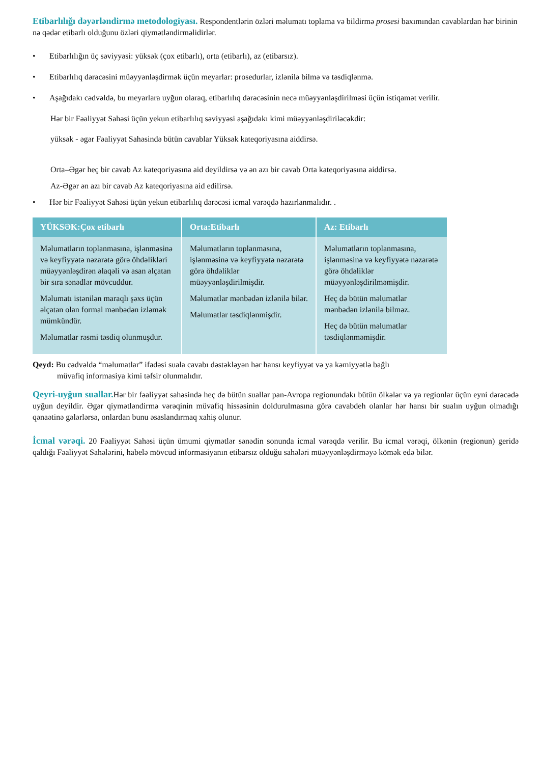Etibarlılığı dəyərləndirmə metodologiyası. Respondentlərin özləri məlumatı toplama və bildirmə prosesi baxımından cavablardan hər birinin nə qədər etibarlı olduğunu özləri qiymətləndirməlidirlər.
• Etibarlılığın üç səviyyəsi: yüksək (çox etibarlı), orta (etibarlı), az (etibarsız).
• Etibarlılıq dərəcəsini müəyyənləşdirmək üçün meyarlar: prosedurlar, izlənilə bilmə və təsdiqlənmə.
• Aşağıdakı cədvəldə, bu meyarlara uyğun olaraq, etibarlılıq dərəcəsinin necə müəyyənləşdirilməsi üçün istiqamət verilir.
Hər bir Fəaliyyət Sahəsi üçün yekun etibarlılıq səviyyəsi aşağıdakı kimi müəyyənləşdiriləcəkdir:
yüksək - əgər Fəaliyyət Sahəsində bütün cavablar Yüksək kateqoriyasına aiddirsə.
Orta–Əgər heç bir cavab Az kateqoriyasına aid deyildirsə və ən azı bir cavab Orta kateqoriyasına aiddirsə.
Az-Əgər ən azı bir cavab Az kateqoriyasına aid edilirsə.
• Hər bir Fəaliyyət Sahəsi üçün yekun etibarlılıq dərəcəsi icmal vərəqdə hazırlanmalıdır. .
| YÜKSƏK:Çox etibarlı | Orta:Etibarlı | Az: Etibarlı |
| --- | --- | --- |
| Məlumatların toplanmasına, işlənməsinə və keyfiyyətə nəzarətə görə öhdəlikləri müəyyənləşdirən əlaqəli və asan əlçatan bir sıra sənədlər mövcuddur. Məlumatı istənilən maraqlı şəxs üçün əlçatan olan formal mənbədən izləmək mümkündür. Məlumatlar rəsmi təsdiq olunmuşdur. | Məlumatların toplanmasına, işlənməsinə və keyfiyyətə nəzarətə görə öhdəliklər müəyyənləşdirilmişdir. Məlumatlar mənbədən izlənilə bilər. Məlumatlar təsdiqlənmişdir. | Məlumatların toplanmasına, işlənməsinə və keyfiyyətə nəzarətə görə öhdəliklər müəyyənləşdirilməmişdir. Heç də bütün məlumatlar mənbədən izlənilə bilməz. Heç də bütün məlumatlar təsdiqlənməmişdir. |
Qeyd: Bu cədvəldə “məlumatlar” ifadəsi suala cavabı dəstəkləyən hər hansı keyfiyyət və ya kəmiyyətlə bağlı
müvafiq informasiya kimi təfsir olunmalıdır.
Qeyri-uyğun suallar. Hər bir fəaliyyət sahəsində heç də bütün suallar pan-Avropa regionundakı bütün ölkələr və ya regionlar üçün eyni dərəcədə uyğun deyildir. Əgər qiymətləndirmə vərəqinin müvafiq hissəsinin doldurulmasına görə cavabdeh olanlar hər hansı bir sualın uyğun olmadığı qənaətinə gələrlərsə, onlardan bunu əsaslandırmaq xahiş olunur.
İcmal vərəqi. 20 Fəaliyyət Sahəsi üçün ümumi qiymətlər sənədin sonunda icmal vərəqdə verilir. Bu icmal vərəqi, ölkənin (regionun) geridə qaldığı Fəaliyyət Sahələrini, habelə mövcud informasiyanın etibarsız olduğu sahələri müəyyənləşdirməyə kömək edə bilər.